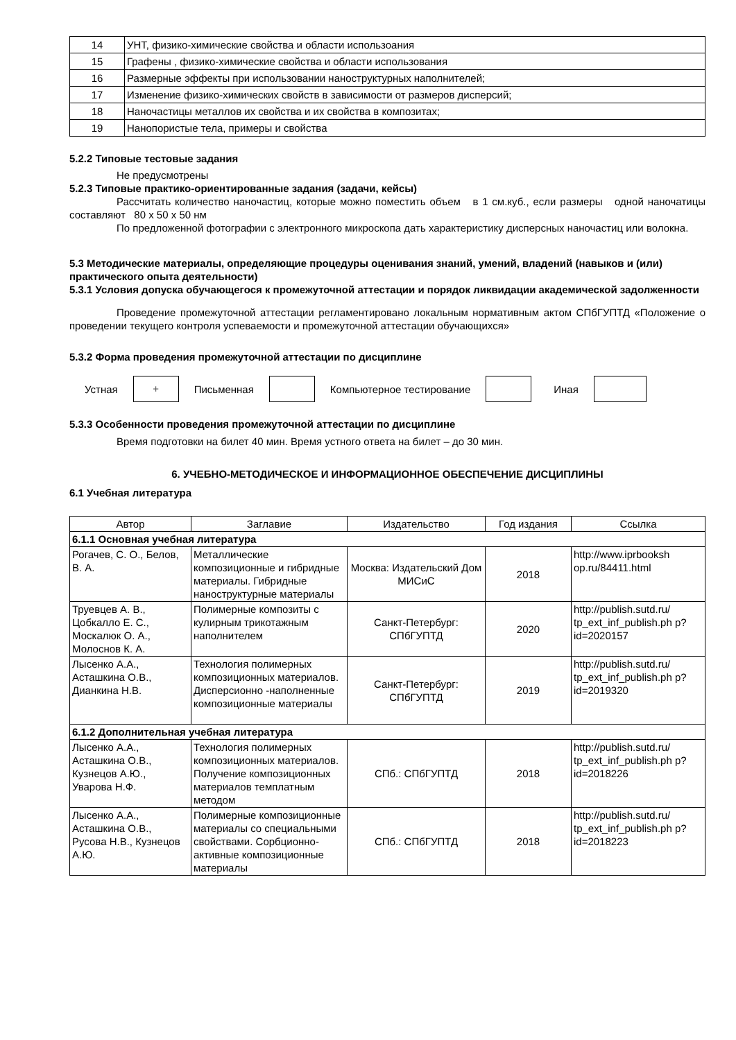| 14 | УНТ, физико-химические свойства и области использоания |
| 15 | Графены , физико-химические свойства и области использования |
| 16 | Размерные эффекты при использовании наноструктурных наполнителей; |
| 17 | Изменение физико-химических свойств в зависимости от размеров дисперсий; |
| 18 | Наночастицы металлов их свойства и их свойства в композитах; |
| 19 | Нанопористые тела, примеры и свойства |
5.2.2 Типовые тестовые задания
Не предусмотрены
5.2.3 Типовые практико-ориентированные задания (задачи, кейсы)
Рассчитать количество наночастиц, которые можно поместить объем в 1 см.куб., если размеры одной наночатицы составляют 80 х 50 х 50 нм
По предложенной фотографии с электронного микроскопа дать характеристику дисперсных наночастиц или волокна.
5.3 Методические материалы, определяющие процедуры оценивания знаний, умений, владений (навыков и (или) практического опыта деятельности)
5.3.1 Условия допуска обучающегося к промежуточной аттестации и порядок ликвидации академической задолженности
Проведение промежуточной аттестации регламентировано локальным нормативным актом СПбГУПТД «Положение о проведении текущего контроля успеваемости и промежуточной аттестации обучающихся»
5.3.2 Форма проведения промежуточной аттестации по дисциплине
Устная
+
Письменная Компьютерное тестирование Иная
5.3.3 Особенности проведения промежуточной аттестации по дисциплине
Время подготовки на билет 40 мин. Время устного ответа на билет – до 30 мин.
6. УЧЕБНО-МЕТОДИЧЕСКОЕ И ИНФОРМАЦИОННОЕ ОБЕСПЕЧЕНИЕ ДИСЦИПЛИНЫ
6.1 Учебная литература
| Автор | Заглавие | Издательство | Год издания | Ссылка |
| --- | --- | --- | --- | --- |
| 6.1.1 Основная учебная литература | | | | |
| Рогачев, С. О., Белов, В. А. | Металлические композиционные и гибридные материалы. Гибридные наноструктурные материалы | Москва: Издательский Дом МИСиС | 2018 | http://www.iprbooksh op.ru/84411.html |
| Труевцев А. В., Цобкалло Е. С., Москалюк О. А., Молоснов К. А. | Полимерные композиты с кулирным трикотажным наполнителем | Санкт-Петербург: СПбГУПТД | 2020 | http://publish.sutd.ru/ tp_ext_inf_publish.ph p?id=2020157 |
| Лысенко А.А., Асташкина О.В., Дианкина Н.В. | Технология полимерных композиционных материалов. Дисперсионно -наполненные композиционные материалы | Санкт-Петербург: СПбГУПТД | 2019 | http://publish.sutd.ru/ tp_ext_inf_publish.ph p?id=2019320 |
| 6.1.2 Дополнительная учебная литература | | | | |
| Лысенко А.А., Асташкина О.В., Кузнецов А.Ю., Уварова Н.Ф. | Технология полимерных композиционных материалов. Получение композиционных материалов темплатным методом | СПб.: СПбГУПТД | 2018 | http://publish.sutd.ru/ tp_ext_inf_publish.ph p?id=2018226 |
| Лысенко А.А., Асташкина О.В., Русова Н.В., Кузнецов А.Ю. | Полимерные композиционные материалы со специальными свойствами. Сорбционно-активные композиционные материалы | СПб.: СПбГУПТД | 2018 | http://publish.sutd.ru/ tp_ext_inf_publish.ph p?id=2018223 |